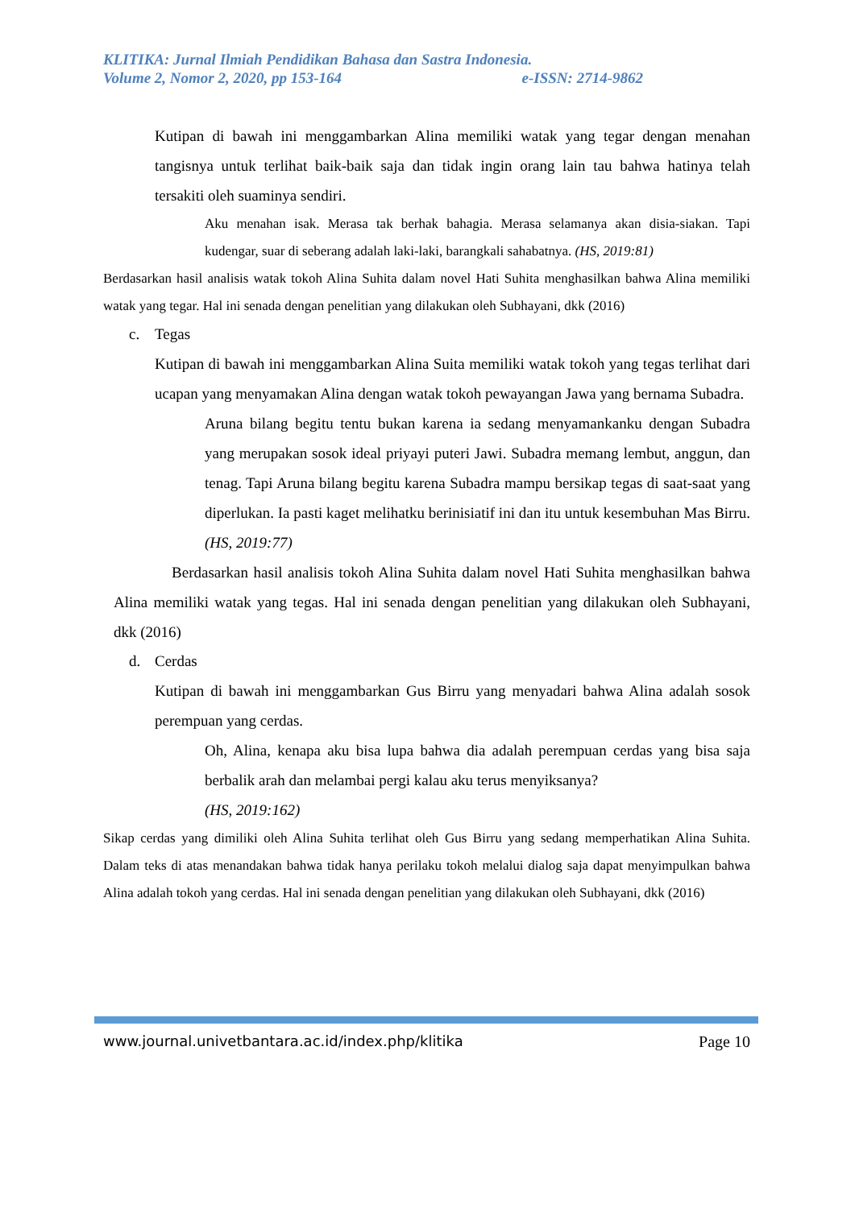KLITIKA: Jurnal Ilmiah Pendidikan Bahasa dan Sastra Indonesia.
Volume 2, Nomor 2, 2020, pp 153-164 e-ISSN: 2714-9862
Kutipan di bawah ini menggambarkan Alina memiliki watak yang tegar dengan menahan tangisnya untuk terlihat baik-baik saja dan tidak ingin orang lain tau bahwa hatinya telah tersakiti oleh suaminya sendiri.
Aku menahan isak. Merasa tak berhak bahagia. Merasa selamanya akan disia-siakan. Tapi kudengar, suar di seberang adalah laki-laki, barangkali sahabatnya. (HS, 2019:81)
Berdasarkan hasil analisis watak tokoh Alina Suhita dalam novel Hati Suhita menghasilkan bahwa Alina memiliki watak yang tegar. Hal ini senada dengan penelitian yang dilakukan oleh Subhayani, dkk (2016)
c. Tegas
Kutipan di bawah ini menggambarkan Alina Suita memiliki watak tokoh yang tegas terlihat dari ucapan yang menyamakan Alina dengan watak tokoh pewayangan Jawa yang bernama Subadra.
Aruna bilang begitu tentu bukan karena ia sedang menyamankanku dengan Subadra yang merupakan sosok ideal priyayi puteri Jawi. Subadra memang lembut, anggun, dan tenag. Tapi Aruna bilang begitu karena Subadra mampu bersikap tegas di saat-saat yang diperlukan. Ia pasti kaget melihatku berinisiatif ini dan itu untuk kesembuhan Mas Birru. (HS, 2019:77)
Berdasarkan hasil analisis tokoh Alina Suhita dalam novel Hati Suhita menghasilkan bahwa Alina memiliki watak yang tegas. Hal ini senada dengan penelitian yang dilakukan oleh Subhayani, dkk (2016)
d. Cerdas
Kutipan di bawah ini menggambarkan Gus Birru yang menyadari bahwa Alina adalah sosok perempuan yang cerdas.
Oh, Alina, kenapa aku bisa lupa bahwa dia adalah perempuan cerdas yang bisa saja berbalik arah dan melambai pergi kalau aku terus menyiksanya?
(HS, 2019:162)
Sikap cerdas yang dimiliki oleh Alina Suhita terlihat oleh Gus Birru yang sedang memperhatikan Alina Suhita. Dalam teks di atas menandakan bahwa tidak hanya perilaku tokoh melalui dialog saja dapat menyimpulkan bahwa Alina adalah tokoh yang cerdas. Hal ini senada dengan penelitian yang dilakukan oleh Subhayani, dkk (2016)
www.journal.univetbantara.ac.id/index.php/klitika Page 10